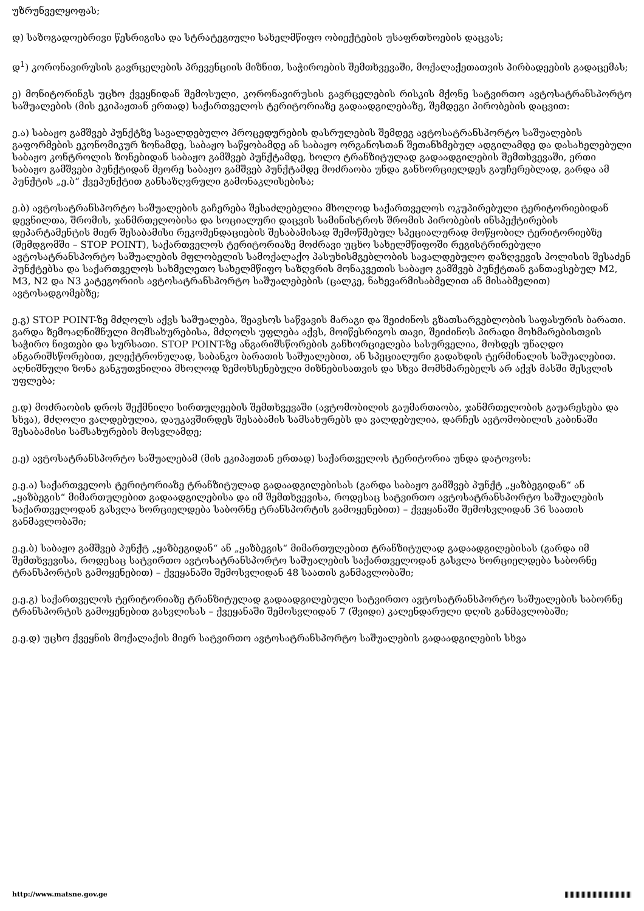უზრუნველყოფას;
დ) საზოგადოებრივი წესრიგისა და სტრატეგიული სახელმწიფო ობიექტების უსაფრთხოების დაცვას;
დ<sup>1</sup>) კორონავირუსის გავრცელების პრევენციის მიზნით, საჭიროების შემთხვევაში, მოქალაქეთათვის პირბადეების გადაცემას;
ე) მონიტორინგს უცხო ქვეყნიდან შემოსული, კორონავირუსის გავრცელების რისკის მქონე სატვირთო ავტოსატრანსპორტო საშუალების (მის ეკიპაჟთან ერთად) საქართველოს ტერიტორიაზე გადაადგილებაზე, შემდეგი პირობების დაცვით:
ე.ა) საბაჟო გამშვებ პუნქტზე სავალდებულო პროცედურების დასრულების შემდეგ ავტოსატრანსპორტო საშუალების გაფორმების ეკონომიკურ ზონამდე, საბაჟო საწყობამდე ან საბაჟო ორგანოსთან შეთანხმებულ ადგილამდე და დასახელებული საბაჟო კონტროლის ზონებიდან საბაჟო გამშვებ პუნქტამდე, ხოლო ტრანზიტულად გადაადგილების შემთხვევაში, ერთი საბაჟო გამშვები პუნქტიდან მეორე საბაჟო გამშვებ პუნქტამდე მოძრაობა უნდა განხორციელდეს გაუჩერებლად, გარდა ამ პუნქტის „ე.ბ“ ქვეპუნქტით განსაზღვრული გამონაკლისებისა;
ე.ბ) ავტოსატრანსპორტო საშუალების გაჩერება შესაძლებელია მხოლოდ საქართველოს ოკუპირებული ტერიტორიებიდან დევნილთა, შრომის, ჯანმრთელობისა და სოციალური დაცვის სამინისტროს შრომის პირობების ინსპექტირების დეპარტამენტის მიერ შესაბამისი რეკომენდაციების შესაბამისად შემოწმებულ სპეციალურად მოწყობილ ტერიტორიებზე (შემდგომში – STOP POINT), საქართველოს ტერიტორიაზე მოძრავი უცხო სახელმწიფოში რეგისტრირებული ავტოსატრანსპორტო საშუალების მფლობელის სამოქალაქო პასუხისმგებლობის სავალდებულო დაზღვევის პოლისის შესაძენ პუნქტებსა და საქართველოს სახმელეთო სახელმწიფო საზღვრის მონაკვეთის საბაჟო გამშვებ პუნქტთან განთავსებულ M2, M3, N2 და N3 კატეგორიის ავტოსატრანსპორტო საშუალებების (ცალკე, ნახევარმისაბმელით ან მისაბმელით) ავტოსადგომებზე;
ე.გ) STOP POINT-ზე მძღოლს აქვს საშუალება, შეავსოს საწვავის მარაგი და შეიძინოს გზათსარგებლობის საფასურის ბარათი. გარდა ზემოაღნიშნული მომსახურებისა, მძღოლს უფლება აქვს, მოიწესრიგოს თავი, შეიძინოს პირადი მოხმარებისთვის საჭირო ნივთები და სურსათი. STOP POINT-ზე ანგარიშსწორების განხორციელება სასურველია, მოხდეს უნაღდო ანგარიშსწორებით, ელექტრონულად, საბანკო ბარათის საშუალებით, ან სპეციალური გადახდის ტერმინალის საშუალებით. აღნიშნული ზონა განკუთვნილია მხოლოდ ზემოხსენებული მიზნებისათვის და სხვა მომხმარებელს არ აქვს მასში შესვლის უფლება;
ე.დ) მოძრაობის დროს შექმნილი სირთულეების შემთხვევაში (ავტომობილის გაუმართაობა, ჯანმრთელობის გაუარესება და სხვა), მძღოლი ვალდებულია, დაუკავშირდეს შესაბამის სამსახურებს და ვალდებულია, დარჩეს ავტომობილის კაბინაში შესაბამისი სამსახურების მოსვლამდე;
ე.ე) ავტოსატრანსპორტო საშუალებამ (მის ეკიპაჟთან ერთად) საქართველოს ტერიტორია უნდა დატოვოს:
ე.ე.ა) საქართველოს ტერიტორიაზე ტრანზიტულად გადაადგილებისას (გარდა საბაჟო გამშვებ პუნქტ „ყაზბეგიდან“ ან „ყაზბეგის“ მიმართულებით გადაადგილებისა და იმ შემთხვევისა, როდესაც სატვირთო ავტოსატრანსპორტო საშუალების საქართველოდან გასვლა ხორციელდება საბორნე ტრანსპორტის გამოყენებით) – ქვეყანაში შემოსვლიდან 36 საათის განმავლობაში;
ე.ე.ბ) საბაჟო გამშვებ პუნქტ „ყაზბეგიდან“ ან „ყაზბეგის“ მიმართულებით ტრანზიტულად გადაადგილებისას (გარდა იმ შემთხვევისა, როდესაც სატვირთო ავტოსატრანსპორტო საშუალების საქართველოდან გასვლა ხორციელდება საბორნე ტრანსპორტის გამოყენებით) – ქვეყანაში შემოსვლიდან 48 საათის განმავლობაში;
ე.ე.გ) საქართველოს ტერიტორიაზე ტრანზიტულად გადაადგილებული სატვირთო ავტოსატრანსპორტო საშუალების საბორნე ტრანსპორტის გამოყენებით გასვლისას – ქვეყანაში შემოსვლიდან 7 (შვიდი) კალენდარული დღის განმავლობაში;
ე.ე.დ) უცხო ქვეყნის მოქალაქის მიერ სატვირთო ავტოსატრანსპორტო საშუალების გადაადგილების სხვა
http://www.matsne.gov.ge